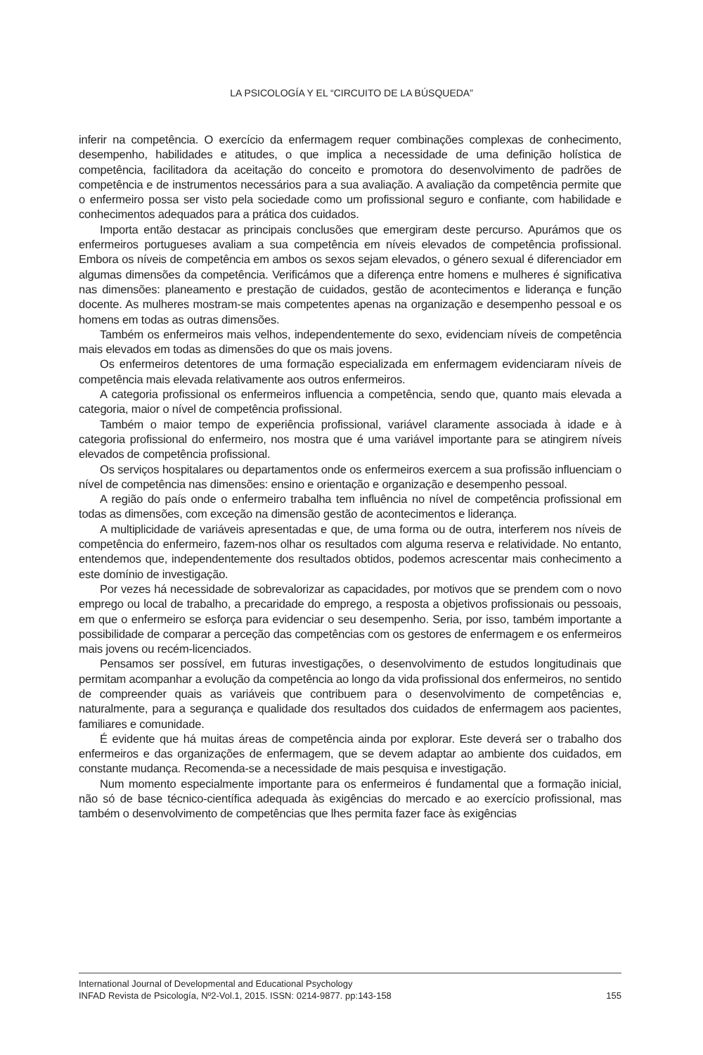LA PSICOLOGÍA Y EL “CIRCUITO DE LA BÚSQUEDA”
inferir na competência. O exercício da enfermagem requer combinações complexas de conhecimento, desempenho, habilidades e atitudes, o que implica a necessidade de uma definição holística de competência, facilitadora da aceitação do conceito e promotora do desenvolvimento de padrões de competência e de instrumentos necessários para a sua avaliação. A avaliação da competência permite que o enfermeiro possa ser visto pela sociedade como um profissional seguro e confiante, com habilidade e conhecimentos adequados para a prática dos cuidados.
Importa então destacar as principais conclusões que emergiram deste percurso. Apurámos que os enfermeiros portugueses avaliam a sua competência em níveis elevados de competência profissional. Embora os níveis de competência em ambos os sexos sejam elevados, o género sexual é diferenciador em algumas dimensões da competência. Verificámos que a diferença entre homens e mulheres é significativa nas dimensões: planeamento e prestação de cuidados, gestão de acontecimentos e liderança e função docente. As mulheres mostram-se mais competentes apenas na organização e desempenho pessoal e os homens em todas as outras dimensões.
Também os enfermeiros mais velhos, independentemente do sexo, evidenciam níveis de competência mais elevados em todas as dimensões do que os mais jovens.
Os enfermeiros detentores de uma formação especializada em enfermagem evidenciaram níveis de competência mais elevada relativamente aos outros enfermeiros.
A categoria profissional os enfermeiros influencia a competência, sendo que, quanto mais elevada a categoria, maior o nível de competência profissional.
Também o maior tempo de experiência profissional, variável claramente associada à idade e à categoria profissional do enfermeiro, nos mostra que é uma variável importante para se atingirem níveis elevados de competência profissional.
Os serviços hospitalares ou departamentos onde os enfermeiros exercem a sua profissão influenciam o nível de competência nas dimensões: ensino e orientação e organização e desempenho pessoal.
A região do país onde o enfermeiro trabalha tem influência no nível de competência profissional em todas as dimensões, com exceção na dimensão gestão de acontecimentos e liderança.
A multiplicidade de variáveis apresentadas e que, de uma forma ou de outra, interferem nos níveis de competência do enfermeiro, fazem-nos olhar os resultados com alguma reserva e relatividade. No entanto, entendemos que, independentemente dos resultados obtidos, podemos acrescentar mais conhecimento a este domínio de investigação.
Por vezes há necessidade de sobrevalorizar as capacidades, por motivos que se prendem com o novo emprego ou local de trabalho, a precaridade do emprego, a resposta a objetivos profissionais ou pessoais, em que o enfermeiro se esforça para evidenciar o seu desempenho. Seria, por isso, também importante a possibilidade de comparar a perceção das competências com os gestores de enfermagem e os enfermeiros mais jovens ou recém-licenciados.
Pensamos ser possível, em futuras investigações, o desenvolvimento de estudos longitudinais que permitam acompanhar a evolução da competência ao longo da vida profissional dos enfermeiros, no sentido de compreender quais as variáveis que contribuem para o desenvolvimento de competências e, naturalmente, para a segurança e qualidade dos resultados dos cuidados de enfermagem aos pacientes, familiares e comunidade.
É evidente que há muitas áreas de competência ainda por explorar. Este deverá ser o trabalho dos enfermeiros e das organizações de enfermagem, que se devem adaptar ao ambiente dos cuidados, em constante mudança. Recomenda-se a necessidade de mais pesquisa e investigação.
Num momento especialmente importante para os enfermeiros é fundamental que a formação inicial, não só de base técnico-científica adequada às exigências do mercado e ao exercício profissional, mas também o desenvolvimento de competências que lhes permita fazer face às exigências
International Journal of Developmental and Educational Psychology
INFAD Revista de Psicología, Nº2-Vol.1, 2015. ISSN: 0214-9877. pp:143-158 155